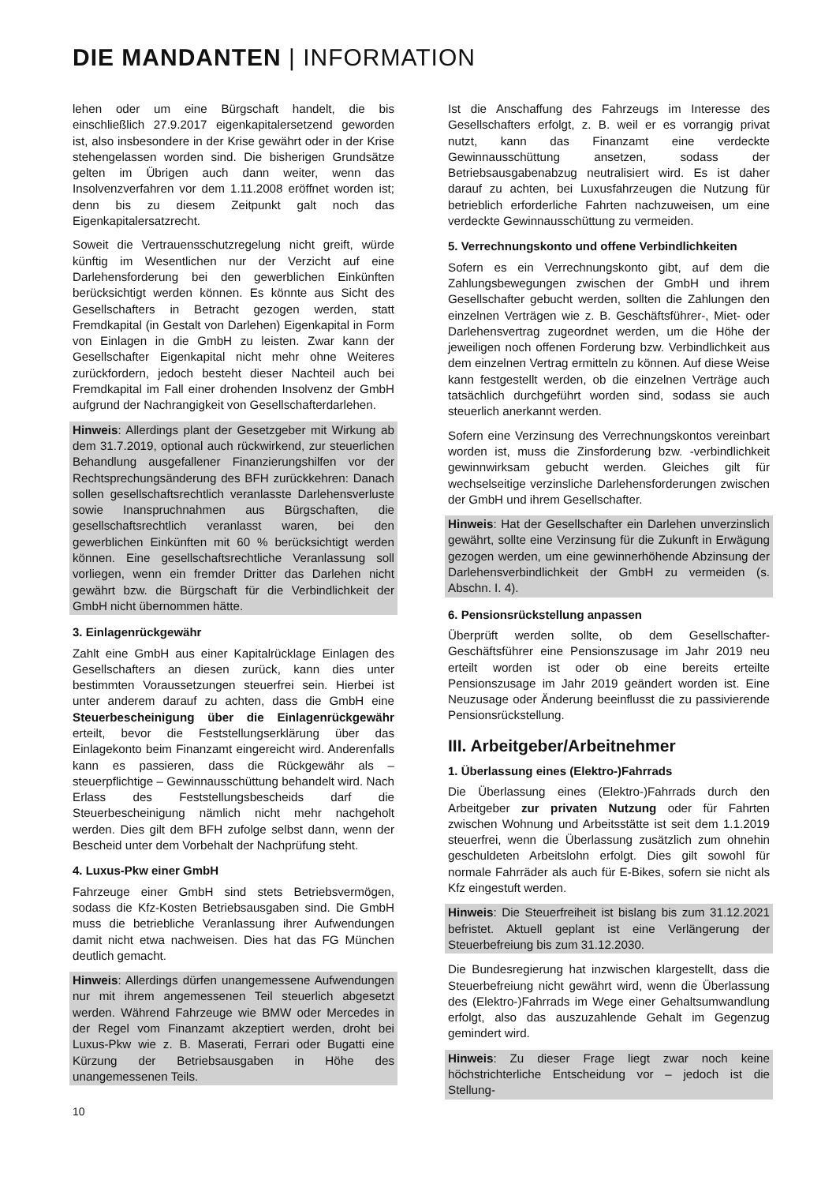DIE MANDANTEN | INFORMATION
lehen oder um eine Bürgschaft handelt, die bis einschließlich 27.9.2017 eigenkapitalersetzend geworden ist, also insbesondere in der Krise gewährt oder in der Krise stehengelassen worden sind. Die bisherigen Grundsätze gelten im Übrigen auch dann weiter, wenn das Insolvenzverfahren vor dem 1.11.2008 eröffnet worden ist; denn bis zu diesem Zeitpunkt galt noch das Eigenkapitalersatzrecht.
Soweit die Vertrauensschutzregelung nicht greift, würde künftig im Wesentlichen nur der Verzicht auf eine Darlehensforderung bei den gewerblichen Einkünften berücksichtigt werden können. Es könnte aus Sicht des Gesellschafters in Betracht gezogen werden, statt Fremdkapital (in Gestalt von Darlehen) Eigenkapital in Form von Einlagen in die GmbH zu leisten. Zwar kann der Gesellschafter Eigenkapital nicht mehr ohne Weiteres zurückfordern, jedoch besteht dieser Nachteil auch bei Fremdkapital im Fall einer drohenden Insolvenz der GmbH aufgrund der Nachrangigkeit von Gesellschafterdarlehen.
Hinweis: Allerdings plant der Gesetzgeber mit Wirkung ab dem 31.7.2019, optional auch rückwirkend, zur steuerlichen Behandlung ausgefallener Finanzierungshilfen vor der Rechtsprechungsänderung des BFH zurückkehren: Danach sollen gesellschaftsrechtlich veranlasste Darlehensverluste sowie Inanspruchnahmen aus Bürgschaften, die gesellschaftsrechtlich veranlasst waren, bei den gewerblichen Einkünften mit 60 % berücksichtigt werden können. Eine gesellschaftsrechtliche Veranlassung soll vorliegen, wenn ein fremder Dritter das Darlehen nicht gewährt bzw. die Bürgschaft für die Verbindlichkeit der GmbH nicht übernommen hätte.
3. Einlagenrückgewähr
Zahlt eine GmbH aus einer Kapitalrücklage Einlagen des Gesellschafters an diesen zurück, kann dies unter bestimmten Voraussetzungen steuerfrei sein. Hierbei ist unter anderem darauf zu achten, dass die GmbH eine Steuerbescheinigung über die Einlagenrückgewähr erteilt, bevor die Feststellungserklärung über das Einlagekonto beim Finanzamt eingereicht wird. Anderenfalls kann es passieren, dass die Rückgewähr als – steuerpflichtige – Gewinnausschüttung behandelt wird. Nach Erlass des Feststellungsbescheids darf die Steuerbescheinigung nämlich nicht mehr nachgeholt werden. Dies gilt dem BFH zufolge selbst dann, wenn der Bescheid unter dem Vorbehalt der Nachprüfung steht.
4. Luxus-Pkw einer GmbH
Fahrzeuge einer GmbH sind stets Betriebsvermögen, sodass die Kfz-Kosten Betriebsausgaben sind. Die GmbH muss die betriebliche Veranlassung ihrer Aufwendungen damit nicht etwa nachweisen. Dies hat das FG München deutlich gemacht.
Hinweis: Allerdings dürfen unangemessene Aufwendungen nur mit ihrem angemessenen Teil steuerlich abgesetzt werden. Während Fahrzeuge wie BMW oder Mercedes in der Regel vom Finanzamt akzeptiert werden, droht bei Luxus-Pkw wie z. B. Maserati, Ferrari oder Bugatti eine Kürzung der Betriebsausgaben in Höhe des unangemessenen Teils.
Ist die Anschaffung des Fahrzeugs im Interesse des Gesellschafters erfolgt, z. B. weil er es vorrangig privat nutzt, kann das Finanzamt eine verdeckte Gewinnausschüttung ansetzen, sodass der Betriebsausgabenabzug neutralisiert wird. Es ist daher darauf zu achten, bei Luxusfahrzeugen die Nutzung für betrieblich erforderliche Fahrten nachzuweisen, um eine verdeckte Gewinnausschüttung zu vermeiden.
5. Verrechnungskonto und offene Verbindlichkeiten
Sofern es ein Verrechnungskonto gibt, auf dem die Zahlungsbewegungen zwischen der GmbH und ihrem Gesellschafter gebucht werden, sollten die Zahlungen den einzelnen Verträgen wie z. B. Geschäftsführer-, Miet- oder Darlehensvertrag zugeordnet werden, um die Höhe der jeweiligen noch offenen Forderung bzw. Verbindlichkeit aus dem einzelnen Vertrag ermitteln zu können. Auf diese Weise kann festgestellt werden, ob die einzelnen Verträge auch tatsächlich durchgeführt worden sind, sodass sie auch steuerlich anerkannt werden.
Sofern eine Verzinsung des Verrechnungskontos vereinbart worden ist, muss die Zinsforderung bzw. -verbindlichkeit gewinnwirksam gebucht werden. Gleiches gilt für wechselseitige verzinsliche Darlehensforderungen zwischen der GmbH und ihrem Gesellschafter.
Hinweis: Hat der Gesellschafter ein Darlehen unverzinslich gewährt, sollte eine Verzinsung für die Zukunft in Erwägung gezogen werden, um eine gewinnerhöhende Abzinsung der Darlehensverbindlichkeit der GmbH zu vermeiden (s. Abschn. I. 4).
6. Pensionsrückstellung anpassen
Überprüft werden sollte, ob dem Gesellschafter-Geschäftsführer eine Pensionszusage im Jahr 2019 neu erteilt worden ist oder ob eine bereits erteilte Pensionszusage im Jahr 2019 geändert worden ist. Eine Neuzusage oder Änderung beeinflusst die zu passivierende Pensionsrückstellung.
III. Arbeitgeber/Arbeitnehmer
1. Überlassung eines (Elektro-)Fahrrads
Die Überlassung eines (Elektro-)Fahrrads durch den Arbeitgeber zur privaten Nutzung oder für Fahrten zwischen Wohnung und Arbeitsstätte ist seit dem 1.1.2019 steuerfrei, wenn die Überlassung zusätzlich zum ohnehin geschuldeten Arbeitslohn erfolgt. Dies gilt sowohl für normale Fahrräder als auch für E-Bikes, sofern sie nicht als Kfz eingestuft werden.
Hinweis: Die Steuerfreiheit ist bislang bis zum 31.12.2021 befristet. Aktuell geplant ist eine Verlängerung der Steuerbefreiung bis zum 31.12.2030.
Die Bundesregierung hat inzwischen klargestellt, dass die Steuerbefreiung nicht gewährt wird, wenn die Überlassung des (Elektro-)Fahrrads im Wege einer Gehaltsumwandlung erfolgt, also das auszuzahlende Gehalt im Gegenzug gemindert wird.
Hinweis: Zu dieser Frage liegt zwar noch keine höchstrichterliche Entscheidung vor – jedoch ist die Stellung-
10